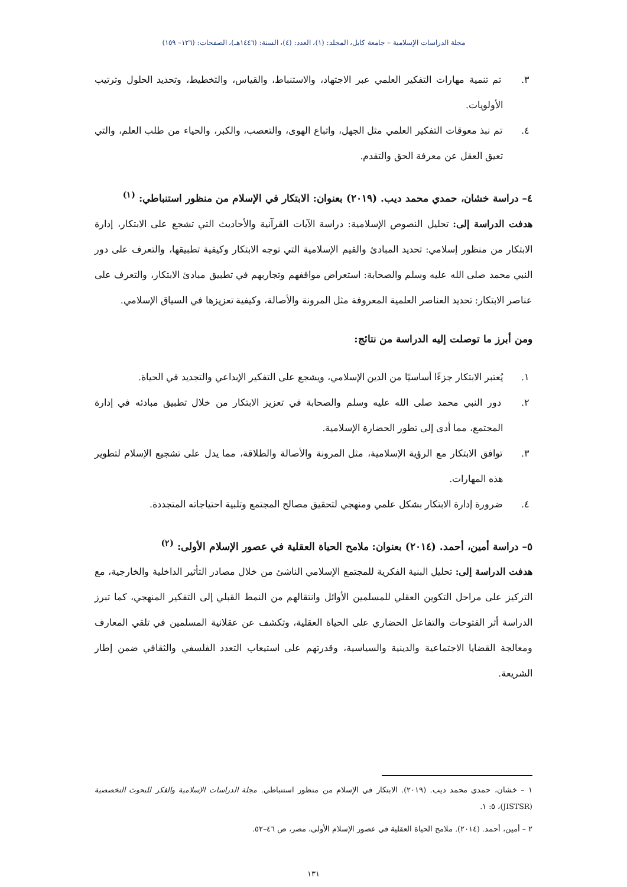مجلة الدراسات الإسلامية – جامعة كابل، المجلد: (١)، العدد: (٤)، السنة: (١٤٤٦هـ)، الصفحات: (١٢٦– ١٥٩)
٣. تم تنمية مهارات التفكير العلمي عبر الاجتهاد، والاستنباط، والقياس، والتخطيط، وتحديد الحلول وترتيب الأولويات.
٤. تم نبذ معوقات التفكير العلمي مثل الجهل، واتباع الهوى، والتعصب، والكبر، والحياء من طلب العلم، والتي تعيق العقل عن معرفة الحق والتقدم.
٤– دراسة خشان، حمدي محمد ديب. (٢٠١٩) بعنوان: الابتكار في الإسلام من منظور استنباطي: <sup>(١)</sup>
هدفت الدراسة إلى: تحليل النصوص الإسلامية: دراسة الآيات القرآنية والأحاديث التي تشجع على الابتكار، إدارة الابتكار من منظور إسلامي: تحديد المبادئ والقيم الإسلامية التي توجه الابتكار وكيفية تطبيقها، والتعرف على دور النبي محمد صلى الله عليه وسلم والصحابة: استعراض مواقفهم وتجاربهم في تطبيق مبادئ الابتكار، والتعرف على عناصر الابتكار: تحديد العناصر العلمية المعروفة مثل المرونة والأصالة، وكيفية تعزيزها في السياق الإسلامي.
ومن أبرز ما توصلت إليه الدراسة من نتائج:
١. يُعتبر الابتكار جزءًا أساسيًا من الدين الإسلامي، ويشجع على التفكير الإبداعي والتجديد في الحياة.
٢. دور النبي محمد صلى الله عليه وسلم والصحابة في تعزيز الابتكار من خلال تطبيق مبادئه في إدارة المجتمع، مما أدى إلى تطور الحضارة الإسلامية.
٣. توافق الابتكار مع الرؤية الإسلامية، مثل المرونة والأصالة والطلاقة، مما يدل على تشجيع الإسلام لتطوير هذه المهارات.
٤. ضرورة إدارة الابتكار بشكل علمي ومنهجي لتحقيق مصالح المجتمع وتلبية احتياجاته المتجددة.
٥– دراسة أمين، أحمد. (٢٠١٤) بعنوان: ملامح الحياة العقلية في عصور الإسلام الأولى: <sup>(٢)</sup>
هدفت الدراسة إلى: تحليل البنية الفكرية للمجتمع الإسلامي الناشئ من خلال مصادر التأثير الداخلية والخارجية، مع التركيز على مراحل التكوين العقلي للمسلمين الأوائل وانتقالهم من النمط القبلي إلى التفكير المنهجي، كما تبرز الدراسة أثر الفتوحات والتفاعل الحضاري على الحياة العقلية، وتكشف عن عقلانية المسلمين في تلقي المعارف ومعالجة القضايا الاجتماعية والدينية والسياسية، وقدرتهم على استيعاب التعدد الفلسفي والثقافي ضمن إطار الشريعة.
١ – خشان، حمدي محمد ديب. (٢٠١٩). الابتكار في الإسلام من منظور استنباطي. مجلة الدراسات الإسلامية والفكر للبحوث التخصصية (JISTSR)، ٥: ١.
٢ – أمين، أحمد. (٢٠١٤). ملامح الحياة العقلية في عصور الإسلام الأولى، مصر، ص ٤٦–٥٢.
١٣١